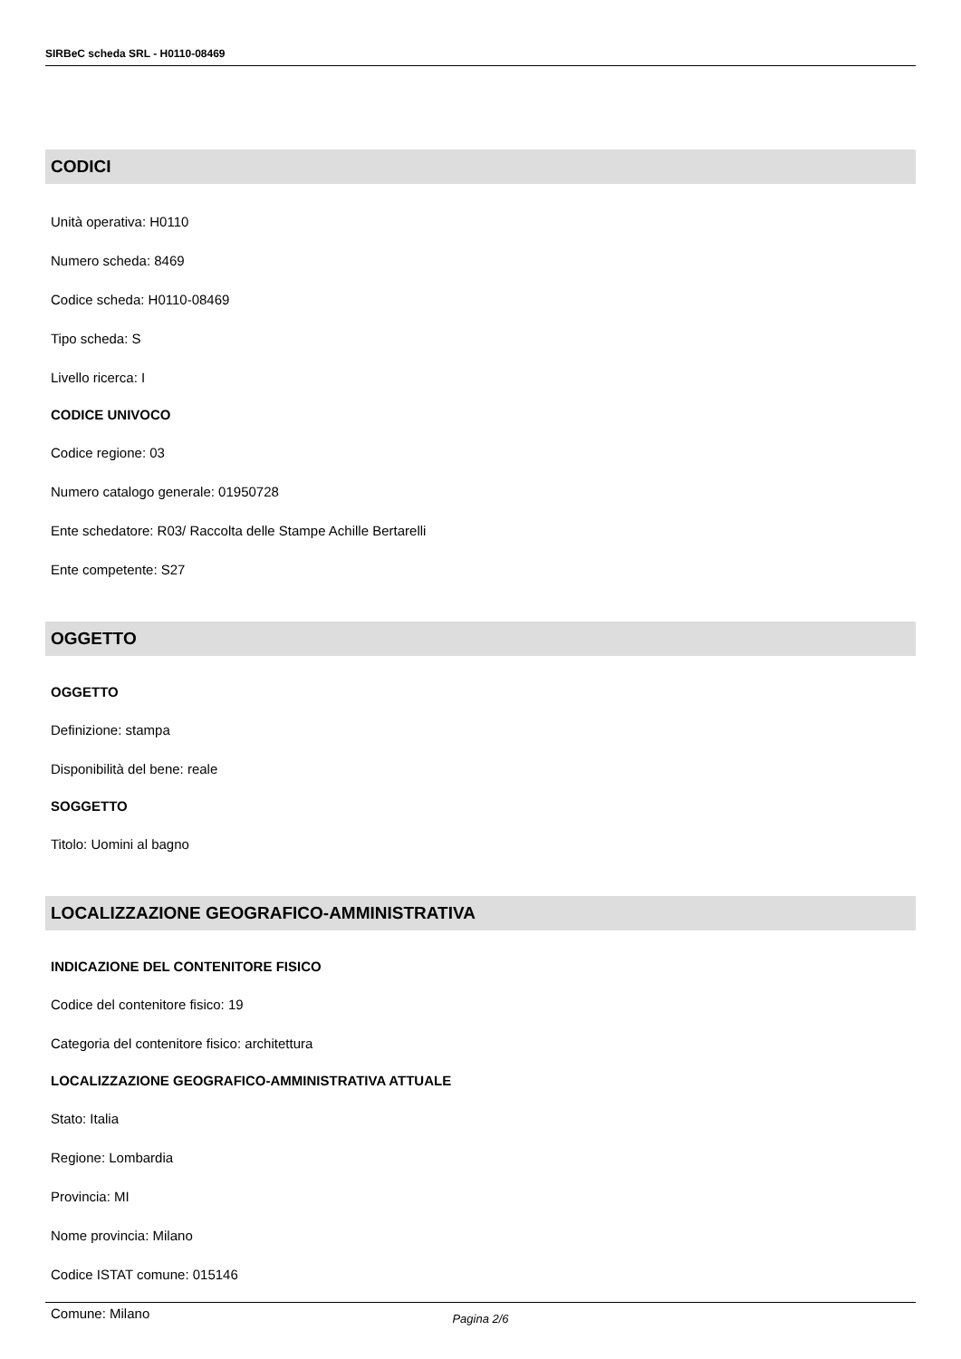SIRBeC scheda SRL - H0110-08469
CODICI
Unità operativa: H0110
Numero scheda: 8469
Codice scheda: H0110-08469
Tipo scheda: S
Livello ricerca: I
CODICE UNIVOCO
Codice regione: 03
Numero catalogo generale: 01950728
Ente schedatore: R03/ Raccolta delle Stampe Achille Bertarelli
Ente competente: S27
OGGETTO
OGGETTO
Definizione: stampa
Disponibilità del bene: reale
SOGGETTO
Titolo: Uomini al bagno
LOCALIZZAZIONE GEOGRAFICO-AMMINISTRATIVA
INDICAZIONE DEL CONTENITORE FISICO
Codice del contenitore fisico: 19
Categoria del contenitore fisico: architettura
LOCALIZZAZIONE GEOGRAFICO-AMMINISTRATIVA ATTUALE
Stato: Italia
Regione: Lombardia
Provincia: MI
Nome provincia: Milano
Codice ISTAT comune: 015146
Comune: Milano
Pagina 2/6